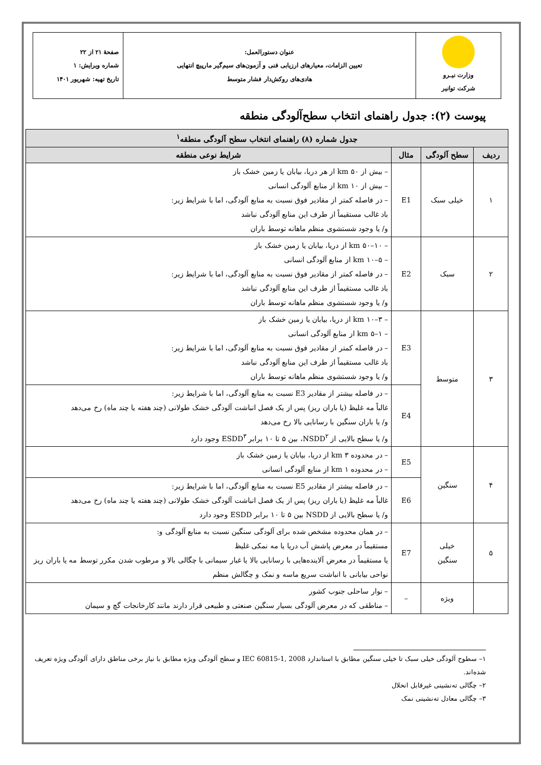| وزارت نیـرو شرکت توانیر | عنوان دستورالعمل: تعیین الزامات، معیارهای ارزیابی فنی و آزمون‌های سیم‌گیر مارپیچ انتهایی هادی‌های روکش‌دار فشار متوسط | صفحهٔ ۲۱ از ۲۲ شماره ویرایش: ۱ تاریخ تهیه: شهریور ۱۴۰۱ |
پیوست (۲): جدول راهنمای انتخاب سطح‌آلودگی منطقه
| جدول شماره (۸) راهنمای انتخاب سطح آلودگی منطقه<sup>۱</sup> | | | |
| --- | --- | --- | --- |
| ردیف | سطح آلودگی | مثال | شرایط نوعی منطقه |
| ۱ | خیلی سبک | E1 | – بیش از km ۵۰ از هر دریا، بیابان یا زمین خشک باز – بیش از km ۱۰ از منابع آلودگی انسانی – در فاصله کمتر از مقادیر فوق نسبت به منابع آلودگی، اما با شرایط زیر: باد غالب مستقیماً از طرف این منابع آلودگی نباشد و/ یا وجود شستشوی منظم ماهانه توسط باران |
| ۲ | سبک | E2 | – km ۵۰–۱۰ از دریا، بیابان یا زمین خشک باز – km ۱۰–۵ از منابع آلودگی انسانی – در فاصله کمتر از مقادیر فوق نسبت به منابع آلودگی، اما با شرایط زیر: باد غالب مستقیماً از طرف این منابع آلودگی نباشد و/ یا وجود شستشوی منظم ماهانه توسط باران |
| ۳ | متوسط | E3 | – km ۱۰–۳ از دریا، بیابان یا زمین خشک باز – km ۵–۱ از منابع آلودگی انسانی – در فاصله کمتر از مقادیر فوق نسبت به منابع آلودگی، اما با شرایط زیر: باد غالب مستقیماً از طرف این منابع آلودگی نباشد و/ یا وجود شستشوی منظم ماهانه توسط باران |
| | | E4 | – در فاصله بیشتر از مقادیر E3 نسبت به منابع آلودگی، اما با شرایط زیر: غالباً مه غلیظ (یا باران ریز) پس از یک فصل انباشت آلودگی خشک طولانی (چند هفته یا چند ماه) رخ می‌دهد و/ یا باران سنگین با رسانایی بالا رخ می‌دهد و/ یا سطح بالایی از NSDD<sup>۲</sup>، بین ۵ تا ۱۰ برابر ESDD<sup>۳</sup> وجود دارد |
| ۴ | سنگین | E5 | – در محدوده km ۳ از دریا، بیابان یا زمین خشک باز – در محدوده km ۱ از منابع آلودگی انسانی |
| | | E6 | – در فاصله بیشتر از مقادیر E5 نسبت به منابع آلودگی، اما با شرایط زیر: غالباً مه غلیظ (یا باران ریز) پس از یک فصل انباشت آلودگی خشک طولانی (چند هفته یا چند ماه) رخ می‌دهد و/ یا سطح بالایی از NSDD بین ۵ تا ۱۰ برابر ESDD وجود دارد |
| ۵ | خیلی سنگین | E7 | – در همان محدوده مشخص شده برای آلودگی سنگین نسبت به منابع آلودگی و: مستقیماً در معرض پاشش آب دریا یا مه نمکی غلیظ یا مستقیماً در معرض آلاینده‌هایی با رسانایی بالا یا غبار سیمانی با چگالی بالا و مرطوب شدن مکرر توسط مه یا باران ریز نواحی بیابانی با انباشت سریع ماسه و نمک و چگالش منظم |
| | ویژه | – | – نوار ساحلی جنوب کشور – مناطقی که در معرض آلودگی بسیار سنگین صنعتی و طبیعی قرار دارند مانند کارخانجات گچ و سیمان |
۱– سطوح آلودگی خیلی سبک تا خیلی سنگین مطابق با استاندارد IEC 60815-1, 2008 و سطح آلودگی ویژه مطابق با نیاز برخی مناطق دارای آلودگی ویژه تعریف شده‌اند.
۲– چگالی ته‌نشینی غیرقابل انحلال
۳– چگالی معادل ته‌نشینی نمک